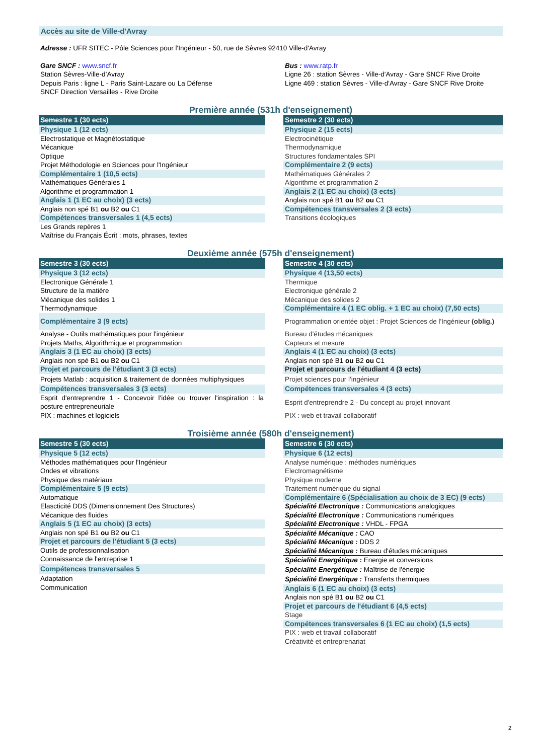Accès au site de Ville-d'Avray
Adresse : UFR SITEC - Pôle Sciences pour l'Ingénieur - 50, rue de Sèvres 92410 Ville-d'Avray
Gare SNCF : www.sncf.fr
Station Sèvres-Ville-d’Avray
Depuis Paris : ligne L - Paris Saint-Lazare ou La Défense
SNCF Direction Versailles - Rive Droite
Bus : www.ratp.fr
Ligne 26 : station Sèvres - Ville-d'Avray - Gare SNCF Rive Droite
Ligne 469 : station Sèvres - Ville-d'Avray - Gare SNCF Rive Droite
Première année (531h d'enseignement)
| Semestre 1 (30 ects) |
| Physique 1 (12 ects) |
| Electrostatique et Magnétostatique |
| Mécanique |
| Optique |
| Projet Méthodologie en Sciences pour l'Ingénieur |
| Complémentaire 1 (10,5 ects) |
| Mathématiques Générales 1 |
| Algorithme et programmation 1 |
| Anglais 1 (1 EC au choix) (3 ects) |
| Anglais non spé B1 ou B2 ou C1 |
| Compétences transversales 1 (4,5 ects) |
| Les Grands repères 1 |
| Maîtrise du Français Écrit : mots, phrases, textes |
| Semestre 2 (30 ects) |
| Physique 2 (15 ects) |
| Electrocinétique |
| Thermodynamique |
| Structures fondamentales SPI |
| Complémentaire 2 (9 ects) |
| Mathématiques Générales 2 |
| Algorithme et programmation 2 |
| Anglais 2 (1 EC au choix) (3 ects) |
| Anglais non spé B1 ou B2 ou C1 |
| Compétences transversales 2 (3 ects) |
| Transitions écologiques |
Deuxième année (575h d'enseignement)
| Semestre 3 (30 ects) |
| Physique 3 (12 ects) |
| Electronique Générale 1 |
| Structure de la matière |
| Mécanique des solides 1 |
| Thermodynamique |
| Complémentaire 3 (9 ects) |
| Analyse - Outils mathématiques pour l'ingénieur |
| Projets Maths, Algorithmique et programmation |
| Anglais 3 (1 EC au choix) (3 ects) |
| Anglais non spé B1 ou B2 ou C1 |
| Projet et parcours de l'étudiant 3 (3 ects) |
| Projets Matlab : acquisition & traitement de données multiphysiques |
| Compétences transversales 3 (3 ects) |
| Esprit d'entreprendre 1 - Concevoir l'idée ou trouver l'inspiration : la posture entrepreneuriale |
| PIX : machines et logiciels |
| Semestre 4 (30 ects) |
| Physique 4 (13,50 ects) |
| Thermique |
| Electronique générale 2 |
| Mécanique des solides 2 |
| Complémentaire 4 (1 EC oblig. + 1 EC au choix) (7,50 ects) |
| Programmation orientée objet : Projet Sciences de l'Ingénieur (oblig.) |
| Bureau d'études mécaniques |
| Capteurs et mesure |
| Anglais 4 (1 EC au choix) (3 ects) |
| Anglais non spé B1 ou B2 ou C1 |
| Projet et parcours de l'étudiant 4 (3 ects) |
| Projet sciences pour l'ingénieur |
| Compétences transversales 4 (3 ects) |
| Esprit d'entreprendre 2 - Du concept au projet innovant |
| PIX : web et travail collaboratif |
Troisième année (580h d'enseignement)
| Semestre 5 (30 ects) |
| Physique 5 (12 ects) |
| Méthodes mathématiques pour l'Ingénieur |
| Ondes et vibrations |
| Physique des matériaux |
| Complémentaire 5 (9 ects) |
| Automatique |
| Elascticité DDS (Dimensionnement Des Structures) |
| Mécanique des fluides |
| Anglais 5 (1 EC au choix) (3 ects) |
| Anglais non spé B1 ou B2 ou C1 |
| Projet et parcours de l'étudiant 5 (3 ects) |
| Outils de professionnalisation |
| Connaissance de l'entreprise 1 |
| Compétences transversales 5 |
| Adaptation |
| Communication |
| Semestre 6 (30 ects) |
| Physique 6 (12 ects) |
| Analyse numérique : méthodes numériques |
| Electromagnétisme |
| Physique moderne |
| Traitement numérique du signal |
| Complémentaire 6 (Spécialisation au choix de 3 EC) (9 ects) |
| Spécialité Electronique : Communications analogiques |
| Spécialité Electronique : Communications numériques |
| Spécialité Electronique : VHDL - FPGA |
| Spécialité Mécanique : CAO |
| Spécialité Mécanique : DDS 2 |
| Spécialité Mécanique : Bureau d'études mécaniques |
| Spécialité Energétique : Energie et conversions |
| Spécialité Energétique : Maîtrise de l'énergie |
| Spécialité Energétique : Transferts thermiques |
| Anglais 6 (1 EC au choix) (3 ects) |
| Anglais non spé B1 ou B2 ou C1 |
| Projet et parcours de l'étudiant 6 (4,5 ects) |
| Stage |
| Compétences transversales 6 (1 EC au choix) (1,5 ects) |
| PIX : web et travail collaboratif |
| Créativité et entreprenariat |
2